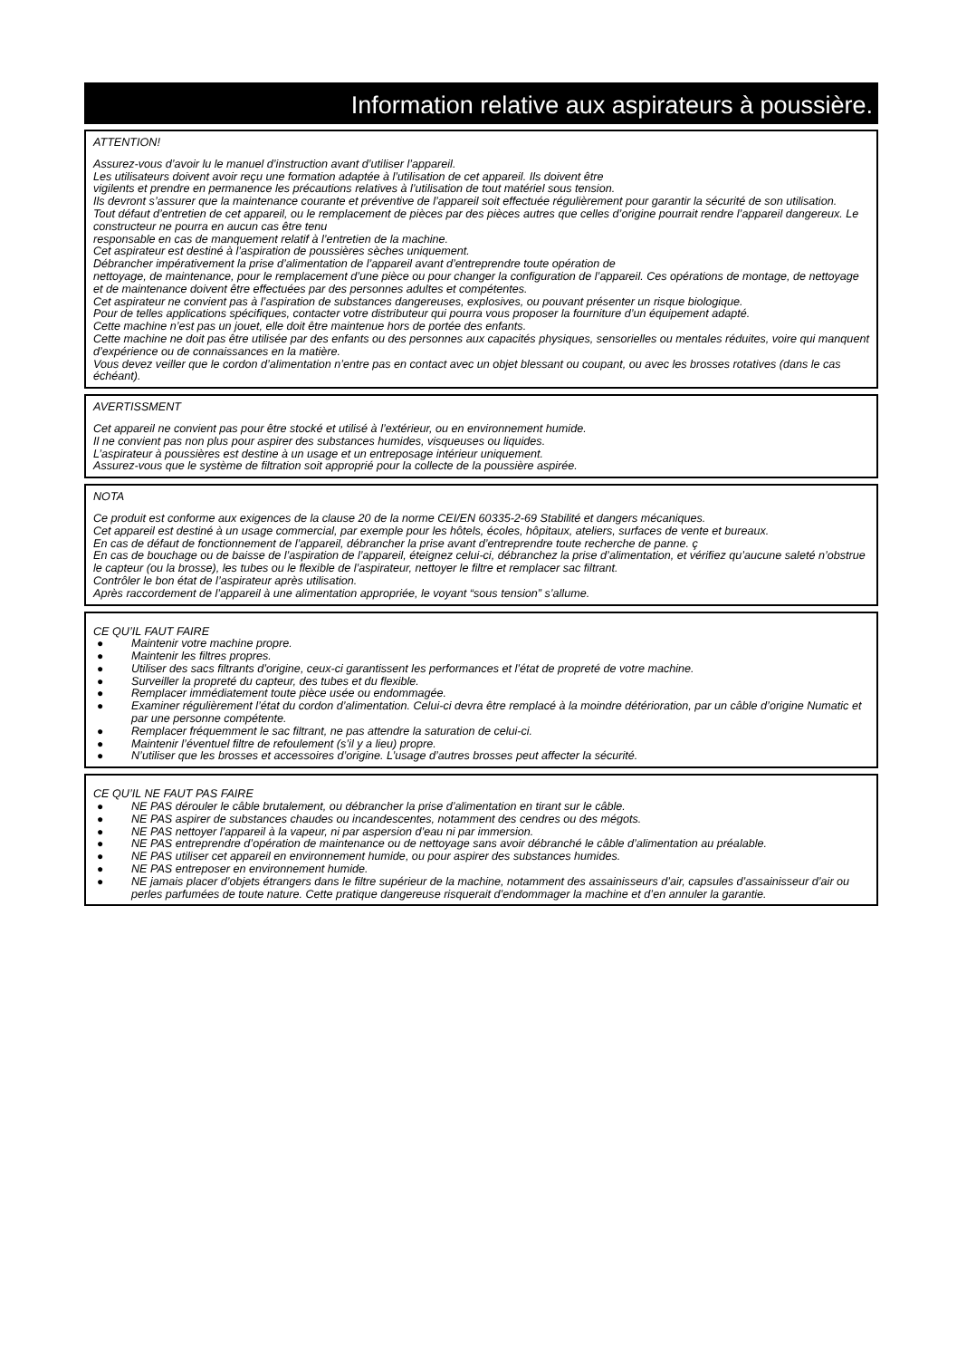Information relative aux aspirateurs à poussière.
ATTENTION!
Assurez-vous d’avoir lu le manuel d’instruction avant d’utiliser l’appareil.
Les utilisateurs doivent avoir reçu une formation adaptée à l’utilisation de cet appareil. Ils doivent être
vigilents et prendre en permanence les précautions relatives à l’utilisation de tout matériel sous tension.
Ils devront s’assurer que la maintenance courante et préventive de l’appareil soit effectuée régulièrement pour garantir la sécurité de son utilisation.
Tout défaut d’entretien de cet appareil, ou le remplacement de pièces par des pièces autres que celles d’origine pourrait rendre l’appareil dangereux. Le constructeur ne pourra en aucun cas être tenu
responsable en cas de manquement relatif à l’entretien de la machine.
Cet aspirateur est destiné à l’aspiration de poussières sèches uniquement.
Débrancher impérativement la prise d’alimentation de l’appareil avant d’entreprendre toute opération de
nettoyage, de maintenance, pour le remplacement d’une pièce ou pour changer la configuration de l’appareil. Ces opérations de montage, de nettoyage et de maintenance doivent être effectuées par des personnes adultes et compétentes.
Cet aspirateur ne convient pas à l’aspiration de substances dangereuses, explosives, ou pouvant présenter un risque biologique.
Pour de telles applications spécifiques, contacter votre distributeur qui pourra vous proposer la fourniture d’un équipement adapté.
Cette machine n’est pas un jouet, elle doit être maintenue hors de portée des enfants.
Cette machine ne doit pas être utilisée par des enfants ou des personnes aux capacités physiques, sensorielles ou mentales réduites, voire qui manquent d’expérience ou de connaissances en la matière.
Vous devez veiller que le cordon d’alimentation n’entre pas en contact avec un objet blessant ou coupant, ou avec les brosses rotatives (dans le cas échéant).
AVERTISSMENT
Cet appareil ne convient pas pour être stocké et utilisé à l’extérieur, ou en environnement humide.
Il ne convient pas non plus pour aspirer des substances humides, visqueuses ou liquides.
L’aspirateur à poussières est destine à un usage et un entreposage intérieur uniquement.
Assurez-vous que le système de filtration soit approprié pour la collecte de la poussière aspirée.
NOTA
Ce produit est conforme aux exigences de la clause 20 de la norme CEI/EN 60335-2-69 Stabilité et dangers mécaniques.
Cet appareil est destiné à un usage commercial, par exemple pour les hôtels, écoles, hôpitaux, ateliers, surfaces de vente et bureaux.
En cas de défaut de fonctionnement de l’appareil, débrancher la prise avant d’entreprendre toute recherche de panne. ç
En cas de bouchage ou de baisse de l’aspiration de l’appareil, éteignez celui-ci, débranchez la prise d’alimentation, et vérifiez qu’aucune saleté n’obstrue le capteur (ou la brosse), les tubes ou le flexible de l’aspirateur, nettoyer le filtre et remplacer sac filtrant.
Contrôler le bon état de l’aspirateur après utilisation.
Après raccordement de l’appareil à une alimentation appropriée, le voyant “sous tension” s’allume.
CE QU’IL FAUT FAIRE
● Maintenir votre machine propre.
● Maintenir les filtres propres.
● Utiliser des sacs filtrants d’origine, ceux-ci garantissent les performances et l’état de propreté de votre machine.
● Surveiller la propreté du capteur, des tubes et du flexible.
● Remplacer immédiatement toute pièce usée ou endommagée.
● Examiner régulièrement l’état du cordon d’alimentation. Celui-ci devra être remplacé à la moindre détérioration, par un câble d’origine Numatic et par une personne compétente.
● Remplacer fréquemment le sac filtrant, ne pas attendre la saturation de celui-ci.
● Maintenir l’éventuel filtre de refoulement (s’il y a lieu) propre.
● N’utiliser que les brosses et accessoires d’origine. L’usage d’autres brosses peut affecter la sécurité.
CE QU’IL NE FAUT PAS FAIRE
● NE PAS dérouler le câble brutalement, ou débrancher la prise d’alimentation en tirant sur le câble.
● NE PAS aspirer de substances chaudes ou incandescentes, notamment des cendres ou des mégots.
● NE PAS nettoyer l’appareil à la vapeur, ni par aspersion d’eau ni par immersion.
● NE PAS entreprendre d’opération de maintenance ou de nettoyage sans avoir débranché le câble d’alimentation au préalable.
● NE PAS utiliser cet appareil en environnement humide, ou pour aspirer des substances humides.
● NE PAS entreposer en environnement humide.
● NE jamais placer d’objets étrangers dans le filtre supérieur de la machine, notamment des assainisseurs d’air, capsules d’assainisseur d’air ou perles parfumées de toute nature. Cette pratique dangereuse risquerait d’endommager la machine et d’en annuler la garantie.